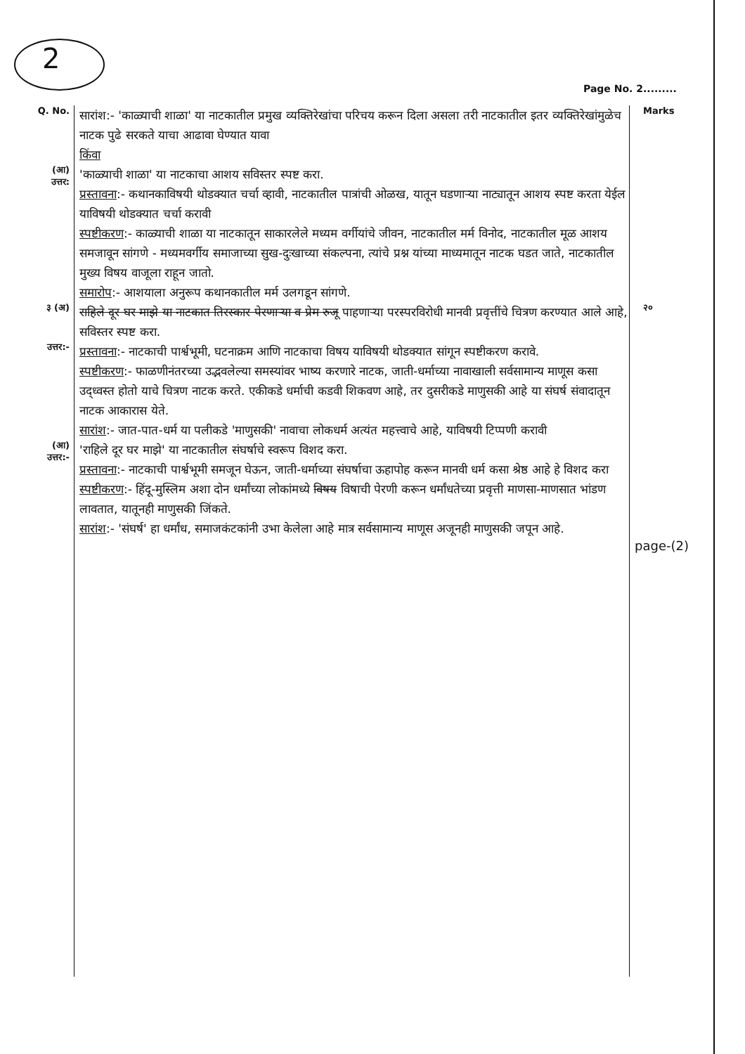2
Page No. 2.........
Q. No.
सारांश:- 'काळ्याची शाळा' या नाटकातील प्रमुख व्यक्तिरेखांचा परिचय करून दिला असला तरी नाटकातील इतर व्यक्तिरेखांमुळेच नाटक पुढे सरकते याचा आढावा घेण्यात यावा
किंवा
Marks
(आ)
उत्तर:
'काळ्याची शाळा' या नाटकाचा आशय सविस्तर स्पष्ट करा.
प्रस्तावना:- कथानकाविषयी थोडक्यात चर्चा व्हावी, नाटकातील पात्रांची ओळख, यातून घडणाऱ्या नाट्यातून आशय स्पष्ट करता येईल याविषयी थोडक्यात चर्चा करावी
स्पष्टीकरण:- काळ्याची शाळा या नाटकातून साकारलेले मध्यम वर्गीयांचे जीवन, नाटकातील मर्म विनोद, नाटकातील मूळ आशय समजावून सांगणे - मध्यमवर्गीय समाजाच्या सुख-दुःखाच्या संकल्पना, त्यांचे प्रश्न यांच्या माध्यमातून नाटक घडत जाते, नाटकातील मुख्य विषय वाजूला राहून जातो.
समारोप:- आशयाला अनुरूप कथानकातील मर्म उलगडून सांगणे.
३ (अ)
राहिले दूर घर माझे या नाटकात तिरस्कार पेरणाऱ्या व प्रेम रुजू पाहणाऱ्या परस्परविरोधी मानवी प्रवृत्तींचे चित्रण करण्यात आले आहे, सविस्तर स्पष्ट करा.
२०
उत्तर:-
प्रस्तावना:- नाटकाची पार्श्वभूमी, घटनाक्रम आणि नाटकाचा विषय याविषयी थोडक्यात सांगून स्पष्टीकरण करावे.
स्पष्टीकरण:- फाळणीनंतरच्या उद्भवलेल्या समस्यांवर भाष्य करणारे नाटक, जाती-धर्माच्या नावाखाली सर्वसामान्य माणूस कसा उद्ध्वस्त होतो याचे चित्रण नाटक करते. एकीकडे धर्माची कडवी शिकवण आहे, तर दुसरीकडे माणुसकी आहे या संघर्ष संवादातून नाटक आकारास येते.
सारांश:- जात-पात-धर्म या पलीकडे 'माणुसकी' नावाचा लोकधर्म अत्यंत महत्त्वाचे आहे, याविषयी टिप्पणी करावी
(आ)
उत्तर:-
'राहिले दूर घर माझे' या नाटकातील संघर्षाचे स्वरूप विशद करा.
प्रस्तावना:- नाटकाची पार्श्वभूमी समजून घेऊन, जाती-धर्माच्या संघर्षाचा ऊहापोह करून मानवी धर्म कसा श्रेष्ठ आहे हे विशद करा
स्पष्टीकरण:- हिंदू-मुस्लिम अशा दोन धर्मांच्या लोकांमध्ये विषय विषाची पेरणी करून धर्मांधतेच्या प्रवृत्ती माणसा-माणसात भांडण लावतात, यातूनही माणुसकी जिंकते.
सारांश:- 'संघर्ष' हा धर्मांध, समाजकंटकांनी उभा केलेला आहे मात्र सर्वसामान्य माणूस अजूनही माणुसकी जपून आहे.
page-(2)